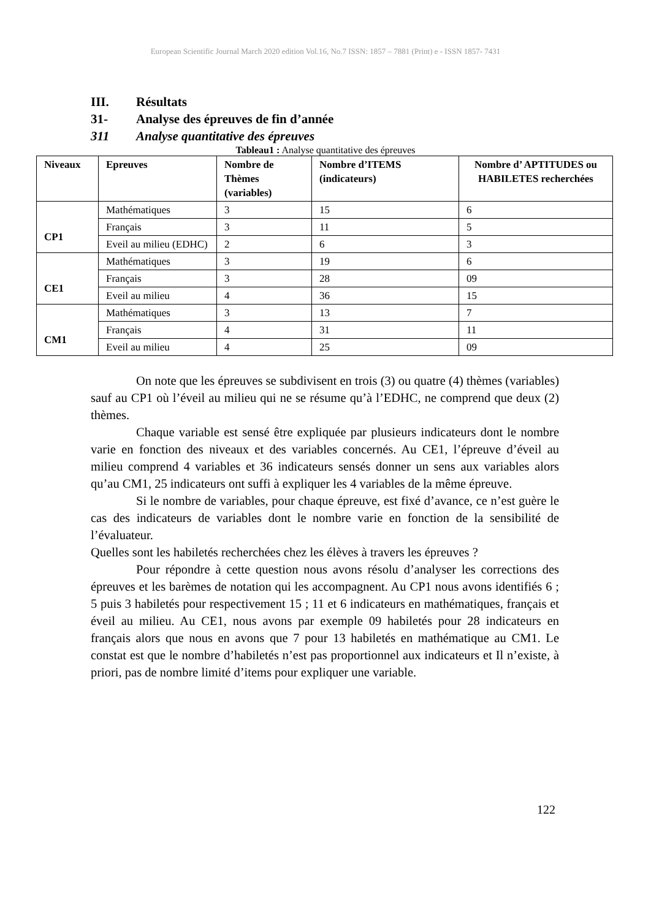European Scientific Journal March 2020 edition Vol.16, No.7 ISSN: 1857 – 7881 (Print) e - ISSN 1857- 7431
III. Résultats
31- Analyse des épreuves de fin d’année
311 Analyse quantitative des épreuves
Tableau1 : Analyse quantitative des épreuves
| Niveaux | Epreuves | Nombre de Thèmes (variables) | Nombre d’ITEMS (indicateurs) | Nombre d’ APTITUDES ou HABILETES recherchées |
| --- | --- | --- | --- | --- |
| CP1 | Mathématiques | 3 | 15 | 6 |
| | Français | 3 | 11 | 5 |
| | Eveil au milieu (EDHC) | 2 | 6 | 3 |
| CE1 | Mathématiques | 3 | 19 | 6 |
| | Français | 3 | 28 | 09 |
| | Eveil au milieu | 4 | 36 | 15 |
| CM1 | Mathématiques | 3 | 13 | 7 |
| | Français | 4 | 31 | 11 |
| | Eveil au milieu | 4 | 25 | 09 |
On note que les épreuves se subdivisent en trois (3) ou quatre (4) thèmes (variables) sauf au CP1 où l’éveil au milieu qui ne se résume qu’à l’EDHC, ne comprend que deux (2) thèmes.
Chaque variable est sensé être expliquée par plusieurs indicateurs dont le nombre varie en fonction des niveaux et des variables concernés. Au CE1, l’épreuve d’éveil au milieu comprend 4 variables et 36 indicateurs sensés donner un sens aux variables alors qu’au CM1, 25 indicateurs ont suffi à expliquer les 4 variables de la même épreuve.
Si le nombre de variables, pour chaque épreuve, est fixé d’avance, ce n’est guère le cas des indicateurs de variables dont le nombre varie en fonction de la sensibilité de l’évaluateur.
Quelles sont les habiletés recherchées chez les élèves à travers les épreuves ?
Pour répondre à cette question nous avons résolu d’analyser les corrections des épreuves et les barèmes de notation qui les accompagnent. Au CP1 nous avons identifiés 6 ; 5 puis 3 habiletés pour respectivement 15 ; 11 et 6 indicateurs en mathématiques, français et éveil au milieu. Au CE1, nous avons par exemple 09 habiletés pour 28 indicateurs en français alors que nous en avons que 7 pour 13 habiletés en mathématique au CM1. Le constat est que le nombre d’habiletés n’est pas proportionnel aux indicateurs et Il n’existe, à priori, pas de nombre limité d’items pour expliquer une variable.
122